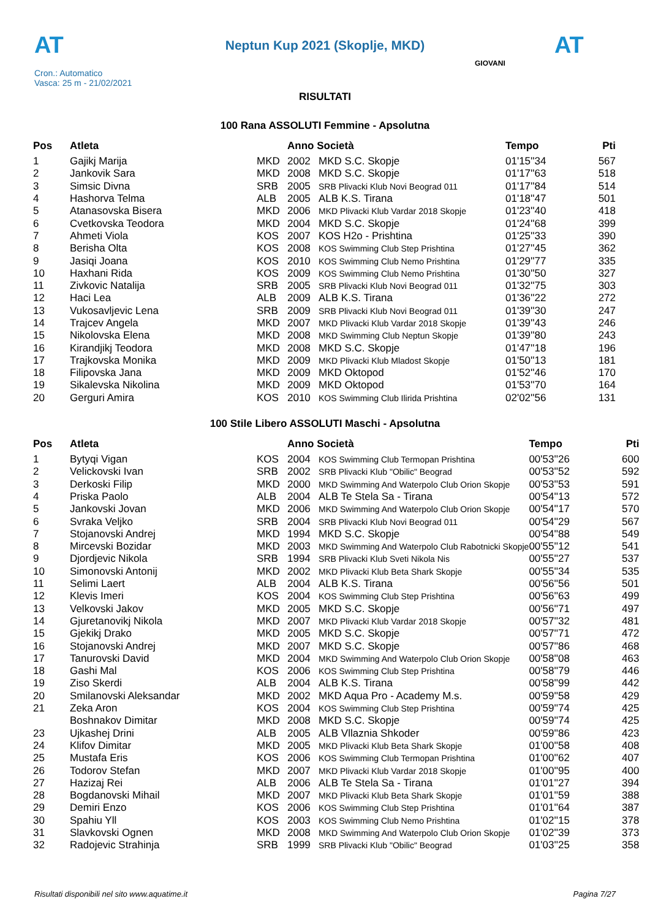AT
Neptun Kup 2021 (Skoplje, MKD) AT
Cron.: Automatico
Vasca: 25 m - 21/02/2021
GIOVANI
RISULTATI
100 Rana ASSOLUTI Femmine - Apsolutna
| Pos | Atleta | | Anno Società | | Tempo | Pti |
| --- | --- | --- | --- | --- | --- | --- |
| 1 | Gajikj Marija | MKD | 2002 | MKD S.C. Skopje | 01'15''34 | 567 |
| 2 | Jankovik Sara | MKD | 2008 | MKD S.C. Skopje | 01'17''63 | 518 |
| 3 | Simsic Divna | SRB | 2005 | SRB Plivacki Klub Novi Beograd 011 | 01'17''84 | 514 |
| 4 | Hashorva Telma | ALB | 2005 | ALB K.S. Tirana | 01'18''47 | 501 |
| 5 | Atanasovska Bisera | MKD | 2006 | MKD Plivacki Klub Vardar 2018 Skopje | 01'23''40 | 418 |
| 6 | Cvetkovska Teodora | MKD | 2004 | MKD S.C. Skopje | 01'24''68 | 399 |
| 7 | Ahmeti Viola | KOS | 2007 | KOS H2o - Prishtina | 01'25''33 | 390 |
| 8 | Berisha Olta | KOS | 2008 | KOS Swimming Club Step Prishtina | 01'27''45 | 362 |
| 9 | Jasiqi Joana | KOS | 2010 | KOS Swimming Club Nemo Prishtina | 01'29''77 | 335 |
| 10 | Haxhani Rida | KOS | 2009 | KOS Swimming Club Nemo Prishtina | 01'30''50 | 327 |
| 11 | Zivkovic Natalija | SRB | 2005 | SRB Plivacki Klub Novi Beograd 011 | 01'32''75 | 303 |
| 12 | Haci Lea | ALB | 2009 | ALB K.S. Tirana | 01'36''22 | 272 |
| 13 | Vukosavljevic Lena | SRB | 2009 | SRB Plivacki Klub Novi Beograd 011 | 01'39''30 | 247 |
| 14 | Trajcev Angela | MKD | 2007 | MKD Plivacki Klub Vardar 2018 Skopje | 01'39''43 | 246 |
| 15 | Nikolovska Elena | MKD | 2008 | MKD Swimming Club Neptun Skopje | 01'39''80 | 243 |
| 16 | Kirandjikj Teodora | MKD | 2008 | MKD S.C. Skopje | 01'47''18 | 196 |
| 17 | Trajkovska Monika | MKD | 2009 | MKD Plivacki Klub Mladost Skopje | 01'50''13 | 181 |
| 18 | Filipovska Jana | MKD | 2009 | MKD Oktopod | 01'52''46 | 170 |
| 19 | Sikalevska Nikolina | MKD | 2009 | MKD Oktopod | 01'53''70 | 164 |
| 20 | Gerguri Amira | KOS | 2010 | KOS Swimming Club Ilirida Prishtina | 02'02''56 | 131 |
100 Stile Libero ASSOLUTI Maschi - Apsolutna
| Pos | Atleta | | Anno Società | | Tempo | Pti |
| --- | --- | --- | --- | --- | --- | --- |
| 1 | Bytyqi Vigan | KOS | 2004 | KOS Swimming Club Termopan Prishtina | 00'53''26 | 600 |
| 2 | Velickovski Ivan | SRB | 2002 | SRB Plivacki Klub "Obilic" Beograd | 00'53''52 | 592 |
| 3 | Derkoski Filip | MKD | 2000 | MKD Swimming And Waterpolo Club Orion Skopje | 00'53''53 | 591 |
| 4 | Priska Paolo | ALB | 2004 | ALB Te Stela Sa - Tirana | 00'54''13 | 572 |
| 5 | Jankovski Jovan | MKD | 2006 | MKD Swimming And Waterpolo Club Orion Skopje | 00'54''17 | 570 |
| 6 | Svraka Veljko | SRB | 2004 | SRB Plivacki Klub Novi Beograd 011 | 00'54''29 | 567 |
| 7 | Stojanovski Andrej | MKD | 1994 | MKD S.C. Skopje | 00'54''88 | 549 |
| 8 | Mircevski Bozidar | MKD | 2003 | MKD Swimming And Waterpolo Club Rabotnicki Skopje | 00'55''12 | 541 |
| 9 | Djordjevic Nikola | SRB | 1994 | SRB Plivacki Klub Sveti Nikola Nis | 00'55''27 | 537 |
| 10 | Simonovski Antonij | MKD | 2002 | MKD Plivacki Klub Beta Shark Skopje | 00'55''34 | 535 |
| 11 | Selimi Laert | ALB | 2004 | ALB K.S. Tirana | 00'56''56 | 501 |
| 12 | Klevis Imeri | KOS | 2004 | KOS Swimming Club Step Prishtina | 00'56''63 | 499 |
| 13 | Velkovski Jakov | MKD | 2005 | MKD S.C. Skopje | 00'56''71 | 497 |
| 14 | Gjuretanovikj Nikola | MKD | 2007 | MKD Plivacki Klub Vardar 2018 Skopje | 00'57''32 | 481 |
| 15 | Gjekikj Drako | MKD | 2005 | MKD S.C. Skopje | 00'57''71 | 472 |
| 16 | Stojanovski Andrej | MKD | 2007 | MKD S.C. Skopje | 00'57''86 | 468 |
| 17 | Tanurovski David | MKD | 2004 | MKD Swimming And Waterpolo Club Orion Skopje | 00'58''08 | 463 |
| 18 | Gashi Mal | KOS | 2006 | KOS Swimming Club Step Prishtina | 00'58''79 | 446 |
| 19 | Ziso Skerdi | ALB | 2004 | ALB K.S. Tirana | 00'58''99 | 442 |
| 20 | Smilanovski Aleksandar | MKD | 2002 | MKD Aqua Pro - Academy M.s. | 00'59''58 | 429 |
| 21 | Zeka Aron | KOS | 2004 | KOS Swimming Club Step Prishtina | 00'59''74 | 425 |
| | Boshnakov Dimitar | MKD | 2008 | MKD S.C. Skopje | 00'59''74 | 425 |
| 23 | Ujkashej Drini | ALB | 2005 | ALB Vllaznia Shkoder | 00'59''86 | 423 |
| 24 | Klifov Dimitar | MKD | 2005 | MKD Plivacki Klub Beta Shark Skopje | 01'00''58 | 408 |
| 25 | Mustafa Eris | KOS | 2006 | KOS Swimming Club Termopan Prishtina | 01'00''62 | 407 |
| 26 | Todorov Stefan | MKD | 2007 | MKD Plivacki Klub Vardar 2018 Skopje | 01'00''95 | 400 |
| 27 | Hazizaj Rei | ALB | 2006 | ALB Te Stela Sa - Tirana | 01'01''27 | 394 |
| 28 | Bogdanovski Mihail | MKD | 2007 | MKD Plivacki Klub Beta Shark Skopje | 01'01''59 | 388 |
| 29 | Demiri Enzo | KOS | 2006 | KOS Swimming Club Step Prishtina | 01'01''64 | 387 |
| 30 | Spahiu Yll | KOS | 2003 | KOS Swimming Club Nemo Prishtina | 01'02''15 | 378 |
| 31 | Slavkovski Ognen | MKD | 2008 | MKD Swimming And Waterpolo Club Orion Skopje | 01'02''39 | 373 |
| 32 | Radojevic Strahinja | SRB | 1999 | SRB Plivacki Klub "Obilic" Beograd | 01'03''25 | 358 |
Risultati disponibili nel sito www.aquatime.it Pagina 7/27